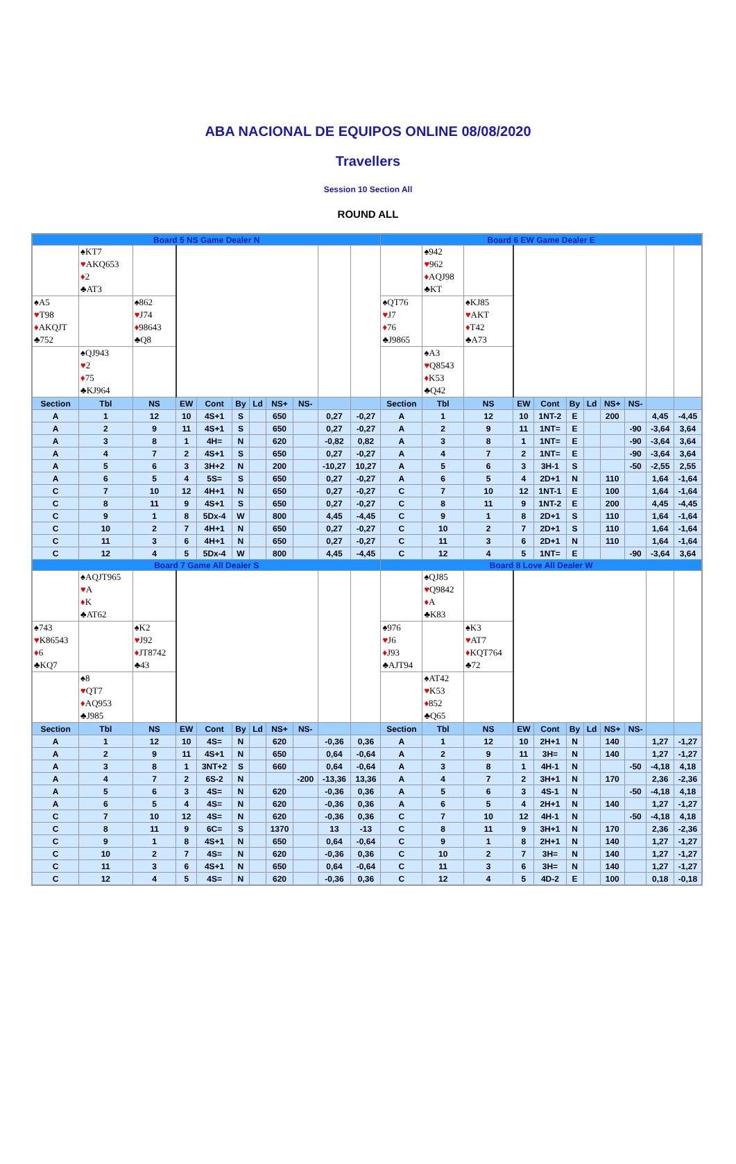ABA NACIONAL DE EQUIPOS ONLINE 08/08/2020
Travellers
Session 10 Section All
ROUND ALL
| Board 5 NS Game Dealer N | | | | | | | | | | | Board 6 EW Game Dealer E | | | | | | | | | | |
| | ♠KT7 ♥ AKQ653 ♦ 2 ♣AT3 | | | | | | | | | | | ♠942 ♥ 962 ♦ AQJ98 ♣KT | | | | | | | | | |
| ♠A5 ♥ T98 ♦ AKQJT ♣752 | | ♠862 ♥ J74 ♦ 98643 ♣Q8 | | | | | | | | | ♠QT76 ♥ J7 ♦ 76 ♣J9865 | | ♠KJ85 ♥ AKT ♦ T42 ♣A73 | | | | | | | | |
| | ♠QJ943 ♥ 2 ♦ 75 ♣KJ964 | | | | | | | | | | | ♠A3 ♥ Q8543 ♦ K53 ♣Q42 | | | | | | | | | |
| Section | Tbl | NS | EW | Cont | By | Ld | NS+ | NS- | | | Section | Tbl | NS | EW | Cont | By | Ld | NS+ | NS- | | |
| A | 1 | 12 | 10 | 4S+1 | S | | 650 | | 0,27 | -0,27 | A | 1 | 12 | 10 | 1NT-2 | E | | 200 | | 4,45 | -4,45 |
| A | 2 | 9 | 11 | 4S+1 | S | | 650 | | 0,27 | -0,27 | A | 2 | 9 | 11 | 1NT= | E | | | -90 | -3,64 | 3,64 |
| A | 3 | 8 | 1 | 4H= | N | | 620 | | -0,82 | 0,82 | A | 3 | 8 | 1 | 1NT= | E | | | -90 | -3,64 | 3,64 |
| A | 4 | 7 | 2 | 4S+1 | S | | 650 | | 0,27 | -0,27 | A | 4 | 7 | 2 | 1NT= | E | | | -90 | -3,64 | 3,64 |
| A | 5 | 6 | 3 | 3H+2 | N | | 200 | | -10,27 | 10,27 | A | 5 | 6 | 3 | 3H-1 | S | | | -50 | -2,55 | 2,55 |
| A | 6 | 5 | 4 | 5S= | S | | 650 | | 0,27 | -0,27 | A | 6 | 5 | 4 | 2D+1 | N | | 110 | | 1,64 | -1,64 |
| C | 7 | 10 | 12 | 4H+1 | N | | 650 | | 0,27 | -0,27 | C | 7 | 10 | 12 | 1NT-1 | E | | 100 | | 1,64 | -1,64 |
| C | 8 | 11 | 9 | 4S+1 | S | | 650 | | 0,27 | -0,27 | C | 8 | 11 | 9 | 1NT-2 | E | | 200 | | 4,45 | -4,45 |
| C | 9 | 1 | 8 | 5Dx-4 | W | | 800 | | 4,45 | -4,45 | C | 9 | 1 | 8 | 2D+1 | S | | 110 | | 1,64 | -1,64 |
| C | 10 | 2 | 7 | 4H+1 | N | | 650 | | 0,27 | -0,27 | C | 10 | 2 | 7 | 2D+1 | S | | 110 | | 1,64 | -1,64 |
| C | 11 | 3 | 6 | 4H+1 | N | | 650 | | 0,27 | -0,27 | C | 11 | 3 | 6 | 2D+1 | N | | 110 | | 1,64 | -1,64 |
| C | 12 | 4 | 5 | 5Dx-4 | W | | 800 | | 4,45 | -4,45 | C | 12 | 4 | 5 | 1NT= | E | | | -90 | -3,64 | 3,64 |
| Board 7 Game All Dealer S | | | | | | | | | | | Board 8 Love All Dealer W | | | | | | | | | | |
| | ♠AQJT965 ♥ A ♦ K ♣AT62 | | | | | | | | | | | ♠QJ85 ♥ Q9842 ♦ A ♣K83 | | | | | | | | | |
| ♠743 ♥ K86543 ♦ 6 ♣KQ7 | | ♠K2 ♥ J92 ♦ JT8742 ♣43 | | | | | | | | | ♠976 ♥ J6 ♦ J93 ♣AJT94 | | ♠K3 ♥ AT7 ♦ KQT764 ♣72 | | | | | | | | |
| | ♠8 ♥ QT7 ♦ AQ953 ♣J985 | | | | | | | | | | | ♠AT42 ♥ K53 ♦ 852 ♣Q65 | | | | | | | | | |
| Section | Tbl | NS | EW | Cont | By | Ld | NS+ | NS- | | | Section | Tbl | NS | EW | Cont | By | Ld | NS+ | NS- | | |
| A | 1 | 12 | 10 | 4S= | N | | 620 | | -0,36 | 0,36 | A | 1 | 12 | 10 | 2H+1 | N | | 140 | | 1,27 | -1,27 |
| A | 2 | 9 | 11 | 4S+1 | N | | 650 | | 0,64 | -0,64 | A | 2 | 9 | 11 | 3H= | N | | 140 | | 1,27 | -1,27 |
| A | 3 | 8 | 1 | 3NT+2 | S | | 660 | | 0,64 | -0,64 | A | 3 | 8 | 1 | 4H-1 | N | | | -50 | -4,18 | 4,18 |
| A | 4 | 7 | 2 | 6S-2 | N | | | -200 | -13,36 | 13,36 | A | 4 | 7 | 2 | 3H+1 | N | | 170 | | 2,36 | -2,36 |
| A | 5 | 6 | 3 | 4S= | N | | 620 | | -0,36 | 0,36 | A | 5 | 6 | 3 | 4S-1 | N | | | -50 | -4,18 | 4,18 |
| A | 6 | 5 | 4 | 4S= | N | | 620 | | -0,36 | 0,36 | A | 6 | 5 | 4 | 2H+1 | N | | 140 | | 1,27 | -1,27 |
| C | 7 | 10 | 12 | 4S= | N | | 620 | | -0,36 | 0,36 | C | 7 | 10 | 12 | 4H-1 | N | | | -50 | -4,18 | 4,18 |
| C | 8 | 11 | 9 | 6C= | S | | 1370 | | 13 | -13 | C | 8 | 11 | 9 | 3H+1 | N | | 170 | | 2,36 | -2,36 |
| C | 9 | 1 | 8 | 4S+1 | N | | 650 | | 0,64 | -0,64 | C | 9 | 1 | 8 | 2H+1 | N | | 140 | | 1,27 | -1,27 |
| C | 10 | 2 | 7 | 4S= | N | | 620 | | -0,36 | 0,36 | C | 10 | 2 | 7 | 3H= | N | | 140 | | 1,27 | -1,27 |
| C | 11 | 3 | 6 | 4S+1 | N | | 650 | | 0,64 | -0,64 | C | 11 | 3 | 6 | 3H= | N | | 140 | | 1,27 | -1,27 |
| C | 12 | 4 | 5 | 4S= | N | | 620 | | -0,36 | 0,36 | C | 12 | 4 | 5 | 4D-2 | E | | 100 | | 0,18 | -0,18 |